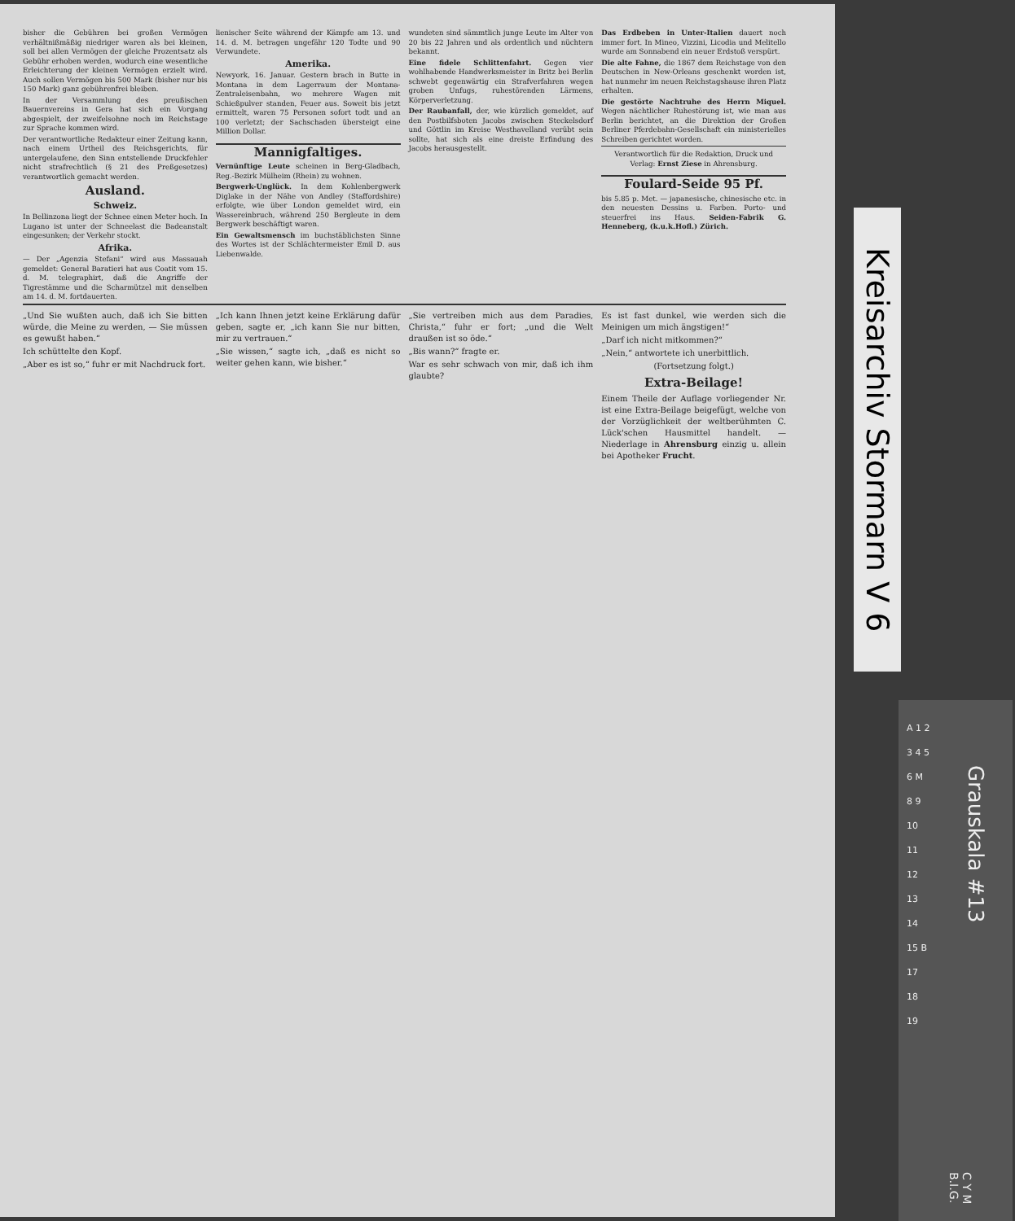bisher die Gebühren bei großen Vermögen verhältnißmäßig niedriger waren als bei kleinen, soll bei allen Vermögen der gleiche Prozentsatz als Gebühr erhoben werden, wodurch eine wesentliche Erleichterung der kleinen Vermögen erzielt wird. Auch sollen Vermögen bis 500 Mark (bisher nur bis 150 Mark) ganz gebührenfrei bleiben.
In der Versammlung des preußischen Bauernvereins in Gera hat sich ein Vorgang abgespielt, der zweifelsohne noch im Reichstage zur Sprache kommen wird.
Der verantwortliche Redakteur einer Zeitung kann, nach einem Urtheil des Reichsgerichts, für untergelaufene, den Sinn entstellende Druckfehler nicht strafrechtlich (§ 21 des Preßgesetzes) verantwortlich gemacht werden.
Ausland.
Schweiz.
In Bellinzona liegt der Schnee einen Meter hoch. In Lugano ist unter der Schneelast die Badeanstalt eingesunken; der Verkehr stockt.
Afrika.
— Der „Agenzia Stefani“ wird aus Massauah gemeldet: General Baratieri hat aus Coatit vom 15. d. M. telegraphirt, daß die Angriffe der Tigrestämme und die Scharmützel mit denselben am 14. d. M. fortdauerten.
lienischer Seite während der Kämpfe am 13. und 14. d. M. betragen ungefähr 120 Todte und 90 Verwundete.
Amerika.
Newyork, 16. Januar. Gestern brach in Butte in Montana in dem Lagerraum der Montana-Zentraleisenbahn, wo mehrere Wagen mit Schießpulver standen, Feuer aus. Soweit bis jetzt ermittelt, waren 75 Personen sofort todt und an 100 verletzt; der Sachschaden übersteigt eine Million Dollar.
Mannigfaltiges.
Vernünftige Leute scheinen in Berg-Gladbach, Reg.-Bezirk Mülheim (Rhein) zu wohnen.
Bergwerk-Unglück. In dem Kohlenbergwerk Diglake in der Nähe von Andley (Staffordshire) erfolgte, wie über London gemeldet wird, ein Wassereinbruch, während 250 Bergleute in dem Bergwerk beschäftigt waren.
Ein Gewaltsmensch im buchstäblichsten Sinne des Wortes ist der Schlächtermeister Emil D. aus Liebenwalde.
wundeten sind sämmtlich junge Leute im Alter von 20 bis 22 Jahren und als ordentlich und nüchtern bekannt.
Eine fidele Schlittenfahrt. Gegen vier wohlhabende Handwerksmeister in Britz bei Berlin schwebt gegenwärtig ein Strafverfahren wegen groben Unfugs, ruhestörenden Lärmens, Körperverletzung.
Der Raubanfall, der, wie kürzlich gemeldet, auf den Postbilfsboten Jacobs zwischen Steckelsdorf und Göttlin im Kreise Westhavelland verübt sein sollte, hat sich als eine dreiste Erfindung des Jacobs herausgestellt.
Das Erdbeben in Unter-Italien dauert noch immer fort. In Mineo, Vizzini, Licodia und Melitello wurde am Sonnabend ein neuer Erdstoß verspürt.
Die alte Fahne, die 1867 dem Reichstage von den Deutschen in New-Orleans geschenkt worden ist, hat nunmehr im neuen Reichstagshause ihren Platz erhalten.
Die gestörte Nachtruhe des Herrn Miquel. Wegen nächtlicher Ruhestörung ist, wie man aus Berlin berichtet, an die Direktion der Großen Berliner Pferdebahn-Gesellschaft ein ministerielles Schreiben gerichtet worden.
Verantwortlich für die Redaktion, Druck und Verlag: Ernst Ziese in Ahrensburg.
Foulard-Seide 95 Pf.
bis 5.85 p. Met. — japanesische, chinesische etc. in den neuesten Dessins u. Farben. Porto- und steuerfrei ins Haus. Seiden-Fabrik G. Henneberg, (k.u.k.Hofl.) Zürich.
„Und Sie wußten auch, daß ich Sie bitten würde, die Meine zu werden, — Sie müssen es gewußt haben.“
Ich schüttelte den Kopf.
„Aber es ist so,“ fuhr er mit Nachdruck fort.
„Ich kann Ihnen jetzt keine Erklärung dafür geben, sagte er, „ich kann Sie nur bitten, mir zu vertrauen.“
„Sie wissen,“ sagte ich, „daß es nicht so weiter gehen kann, wie bisher.“
„Sie vertreiben mich aus dem Paradies, Christa,“ fuhr er fort; „und die Welt draußen ist so öde.“
„Bis wann?“ fragte er.
War es sehr schwach von mir, daß ich ihm glaubte?
Es ist fast dunkel, wie werden sich die Meinigen um mich ängstigen!“
„Darf ich nicht mitkommen?“
„Nein,“ antwortete ich unerbittlich.
(Fortsetzung folgt.)
Extra-Beilage!
Einem Theile der Auflage vorliegender Nr. ist eine Extra-Beilage beigefügt, welche von der Vorzüglichkeit der weltberühmten C. Lück'schen Hausmittel handelt. — Niederlage in Ahrensburg einzig u. allein bei Apotheker Frucht.
Kreisarchiv Stormarn V 6
A 1 2 3 4 5 6 M 8 9 10 11 12 13 14 15 B 17 18 19
Grauskala #13
C Y M B.I.G.